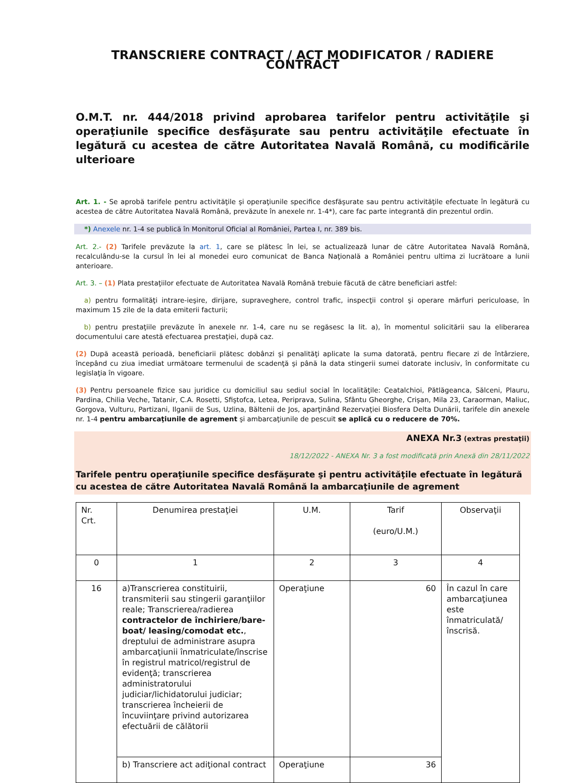TRANSCRIERE CONTRACT / ACT MODIFICATOR / RADIERE CONTRACT
O.M.T. nr. 444/2018 privind aprobarea tarifelor pentru activităţile şi operaţiunile specifice desfăşurate sau pentru activităţile efectuate în legătură cu acestea de către Autoritatea Navală Română, cu modificările ulterioare
Art. 1. - Se aprobă tarifele pentru activităţile şi operaţiunile specifice desfăşurate sau pentru activităţile efectuate în legătură cu acestea de către Autoritatea Navală Română, prevăzute în anexele nr. 1-4*), care fac parte integrantă din prezentul ordin.
*) Anexele nr. 1-4 se publică în Monitorul Oficial al României, Partea I, nr. 389 bis.
Art. 2.- (2) Tarifele prevăzute la art. 1, care se plătesc în lei, se actualizează lunar de către Autoritatea Navală Română, recalculându-se la cursul în lei al monedei euro comunicat de Banca Naţională a României pentru ultima zi lucrătoare a lunii anterioare.
Art. 3. – (1) Plata prestaţiilor efectuate de Autoritatea Navală Română trebuie făcută de către beneficiari astfel:
a) pentru formalităţi intrare-ieşire, dirijare, supraveghere, control trafic, inspecţii control şi operare mărfuri periculoase, în maximum 15 zile de la data emiterii facturii;
b) pentru prestaţiile prevăzute în anexele nr. 1-4, care nu se regăsesc la lit. a), în momentul solicitării sau la eliberarea documentului care atestă efectuarea prestaţiei, după caz.
(2) După această perioadă, beneficiarii plătesc dobânzi şi penalităţi aplicate la suma datorată, pentru fiecare zi de întârziere, începând cu ziua imediat următoare termenului de scadenţă şi până la data stingerii sumei datorate inclusiv, în conformitate cu legislaţia în vigoare.
(3) Pentru persoanele fizice sau juridice cu domiciliul sau sediul social în localităţile: Ceatalchioi, Pătlăgeanca, Sălceni, Plauru, Pardina, Chilia Veche, Tatanir, C.A. Rosetti, Sfiştofca, Letea, Periprava, Sulina, Sfântu Gheorghe, Crişan, Mila 23, Caraorman, Maliuc, Gorgova, Vulturu, Partizani, Ilganii de Sus, Uzlina, Băltenii de Jos, aparţinând Rezervaţiei Biosfera Delta Dunării, tarifele din anexele nr. 1-4 pentru ambarcaţiunile de agrement şi ambarcaţiunile de pescuit se aplică cu o reducere de 70%.
ANEXA Nr.3 (extras prestaţii)
18/12/2022 - ANEXA Nr. 3 a fost modificată prin Anexă din 28/11/2022
Tarifele pentru operaţiunile specifice desfăşurate şi pentru activităţile efectuate în legătură cu acestea de către Autoritatea Navală Română la ambarcaţiunile de agrement
| Nr. Crt. | Denumirea prestaţiei | U.M. | Tarif (euro/U.M.) | Observaţii |
| 0 | 1 | 2 | 3 | 4 |
| 16 | a)Transcrierea constituirii, transmiterii sau stingerii garanţiilor reale; Transcrierea/radierea contractelor de închiriere/bare-boat/ leasing/comodat etc. , dreptului de administrare asupra ambarcaţiunii înmatriculate/înscrise în registrul matricol/registrul de evidenţă; transcrierea administratorului judiciar/lichidatorului judiciar; transcrierea încheierii de încuviinţare privind autorizarea efectuării de călătorii | Operaţiune | 60 | În cazul în care ambarcaţiunea este înmatriculată/înscrisă. |
| | b) Transcriere act adiţional contract | Operaţiune | 36 | |